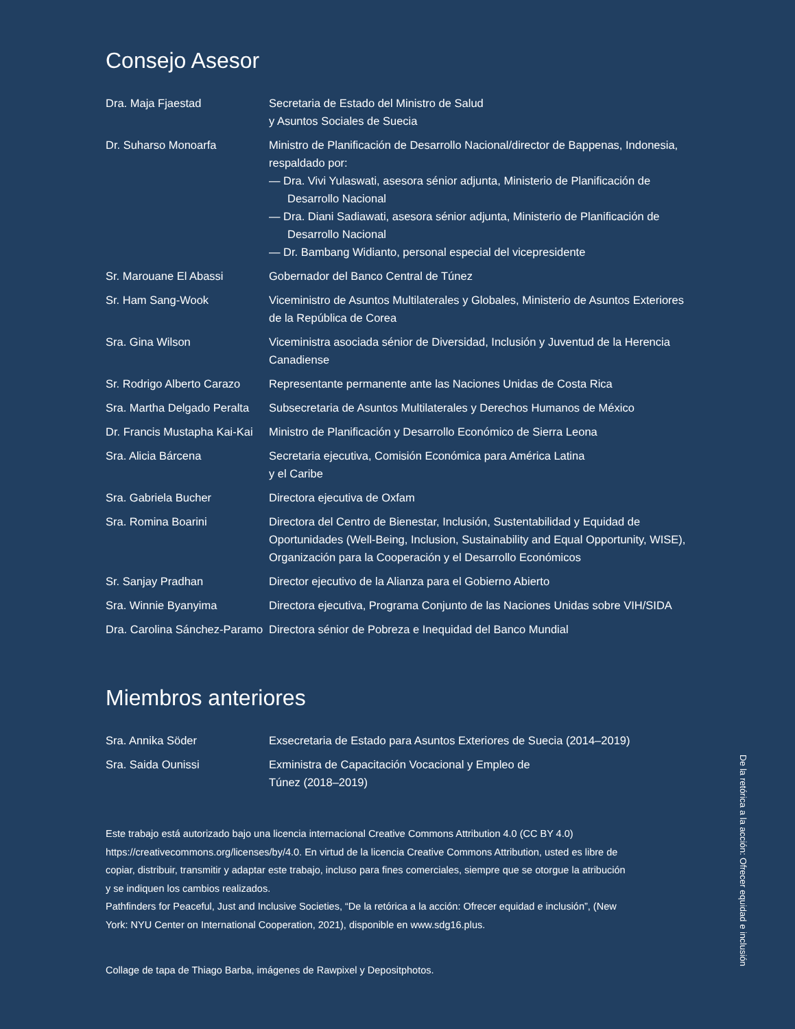Consejo Asesor
| Dra. Maja Fjaestad | Secretaria de Estado del Ministro de Salud y Asuntos Sociales de Suecia |
| Dr. Suharso Monoarfa | Ministro de Planificación de Desarrollo Nacional/director de Bappenas, Indonesia, respaldado por: — Dra. Vivi Yulaswati, asesora sénior adjunta, Ministerio de Planificación de Desarrollo Nacional — Dra. Diani Sadiawati, asesora sénior adjunta, Ministerio de Planificación de Desarrollo Nacional — Dr. Bambang Widianto, personal especial del vicepresidente |
| Sr. Marouane El Abassi | Gobernador del Banco Central de Túnez |
| Sr. Ham Sang-Wook | Viceministro de Asuntos Multilaterales y Globales, Ministerio de Asuntos Exteriores de la República de Corea |
| Sra. Gina Wilson | Viceministra asociada sénior de Diversidad, Inclusión y Juventud de la Herencia Canadiense |
| Sr. Rodrigo Alberto Carazo | Representante permanente ante las Naciones Unidas de Costa Rica |
| Sra. Martha Delgado Peralta | Subsecretaria de Asuntos Multilaterales y Derechos Humanos de México |
| Dr. Francis Mustapha Kai-Kai | Ministro de Planificación y Desarrollo Económico de Sierra Leona |
| Sra. Alicia Bárcena | Secretaria ejecutiva, Comisión Económica para América Latina y el Caribe |
| Sra. Gabriela Bucher | Directora ejecutiva de Oxfam |
| Sra. Romina Boarini | Directora del Centro de Bienestar, Inclusión, Sustentabilidad y Equidad de Oportunidades (Well-Being, Inclusion, Sustainability and Equal Opportunity, WISE), Organización para la Cooperación y el Desarrollo Económicos |
| Sr. Sanjay Pradhan | Director ejecutivo de la Alianza para el Gobierno Abierto |
| Sra. Winnie Byanyima | Directora ejecutiva, Programa Conjunto de las Naciones Unidas sobre VIH/SIDA |
| Dra. Carolina Sánchez-Paramo | Directora sénior de Pobreza e Inequidad del Banco Mundial |
Miembros anteriores
| Sra. Annika Söder | Exsecretaria de Estado para Asuntos Exteriores de Suecia (2014–2019) |
| Sra. Saida Ounissi | Exministra de Capacitación Vocacional y Empleo de Túnez (2018–2019) |
Este trabajo está autorizado bajo una licencia internacional Creative Commons Attribution 4.0 (CC BY 4.0) https://creativecommons.org/licenses/by/4.0. En virtud de la licencia Creative Commons Attribution, usted es libre de copiar, distribuir, transmitir y adaptar este trabajo, incluso para fines comerciales, siempre que se otorgue la atribución y se indiquen los cambios realizados.
Pathfinders for Peaceful, Just and Inclusive Societies, “De la retórica a la acción: Ofrecer equidad e inclusión”, (New York: NYU Center on International Cooperation, 2021), disponible en www.sdg16.plus.
Collage de tapa de Thiago Barba, imágenes de Rawpixel y Depositphotos.
De la retórica a la acción: Ofrecer equidad e inclusión